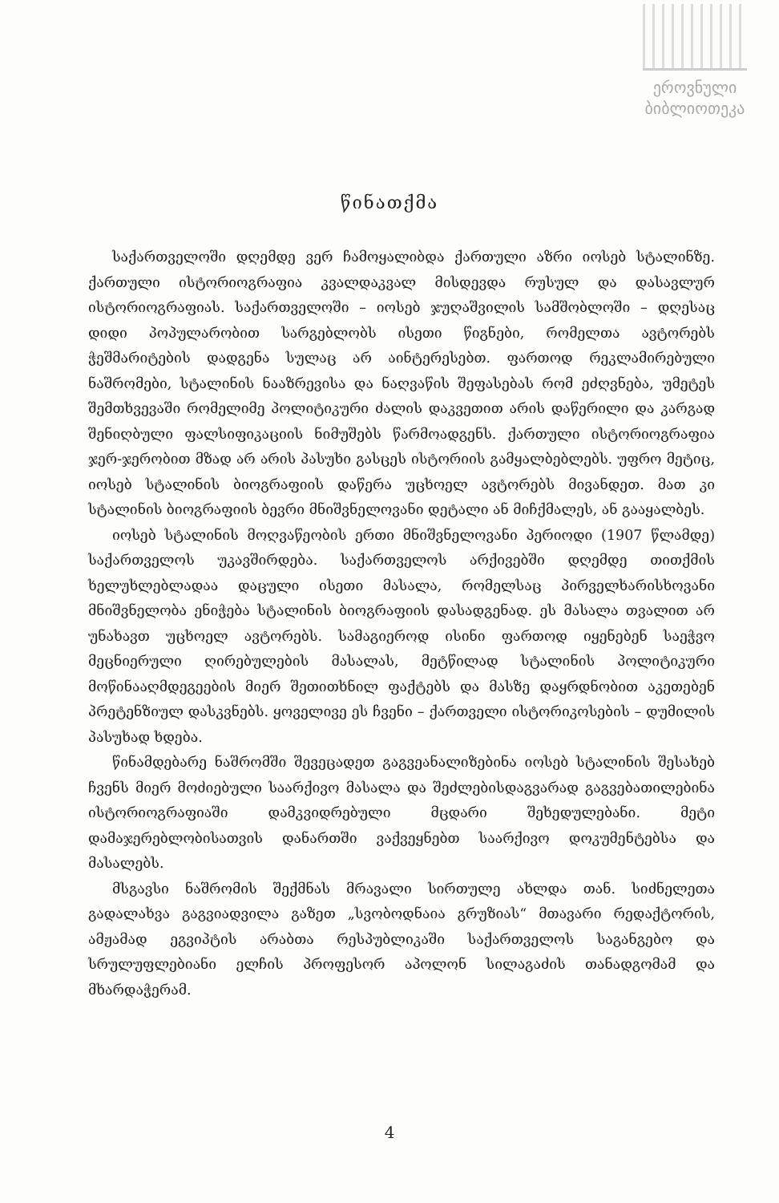ეროვნული
ბიბლიოთეკა
წინათქმა
საქართველოში დღემდე ვერ ჩამოყალიბდა ქართული აზრი იოსებ სტალინზე. ქართული ისტორიოგრაფია კვალდაკვალ მისდევდა რუსულ და დასავლურ ისტორიოგრაფიას. საქართველოში – იოსებ ჯუღაშვილის სამშობლოში – დღესაც დიდი პოპულარობით სარგებლობს ისეთი წიგნები, რომელთა ავტორებს ჭეშმარიტების დადგენა სულაც არ აინტერესებთ. ფართოდ რეკლამირებული ნაშრომები, სტალინის ნააზრევისა და ნაღვაწის შეფასებას რომ ეძღვნება, უმეტეს შემთხვევაში რომელიმე პოლიტიკური ძალის დაკვეთით არის დაწერილი და კარგად შენიღბული ფალსიფიკაციის ნიმუშებს წარმოადგენს. ქართული ისტორიოგრაფია ჯერ-ჯერობით მზად არ არის პასუხი გასცეს ისტორიის გამყალბებლებს. უფრო მეტიც, იოსებ სტალინის ბიოგრაფიის დაწერა უცხოელ ავტორებს მივანდეთ. მათ კი სტალინის ბიოგრაფიის ბევრი მნიშვნელოვანი დეტალი ან მიჩქმალეს, ან გააყალბეს.
იოსებ სტალინის მოღვაწეობის ერთი მნიშვნელოვანი პერიოდი (1907 წლამდე) საქართველოს უკავშირდება. საქართველოს არქივებში დღემდე თითქმის ხელუხლებლადაა დაცული ისეთი მასალა, რომელსაც პირველხარისხოვანი მნიშვნელობა ენიჭება სტალინის ბიოგრაფიის დასადგენად. ეს მასალა თვალით არ უნახავთ უცხოელ ავტორებს. სამაგიეროდ ისინი ფართოდ იყენებენ საეჭვო მეცნიერული ღირებულების მასალას, მეტწილად სტალინის პოლიტიკური მოწინააღმდეგეების მიერ შეთითხნილ ფაქტებს და მასზე დაყრდნობით აკეთებენ პრეტენზიულ დასკვნებს. ყოველივე ეს ჩვენი – ქართველი ისტორიკოსების – დუმილის პასუხად ხდება.
წინამდებარე ნაშრომში შევეცადეთ გაგვეანალიზებინა იოსებ სტალინის შესახებ ჩვენს მიერ მოძიებული საარქივო მასალა და შეძლებისდაგვარად გაგვებათილებინა ისტორიოგრაფიაში დამკვიდრებული მცდარი შეხედულებანი. მეტი დამაჯერებლობისათვის დანართში ვაქვეყნებთ საარქივო დოკუმენტებსა და მასალებს.
მსგავსი ნაშრომის შექმნას მრავალი სირთულე ახლდა თან. სიძნელეთა გადალახვა გაგვიადვილა გაზეთ „სვობოდნაია გრუზიას“ მთავარი რედაქტორის, ამჟამად ეგვიპტის არაბთა რესპუბლიკაში საქართველოს საგანგებო და სრულუფლებიანი ელჩის პროფესორ აპოლონ სილაგაძის თანადგომამ და მხარდაჭერამ.
4